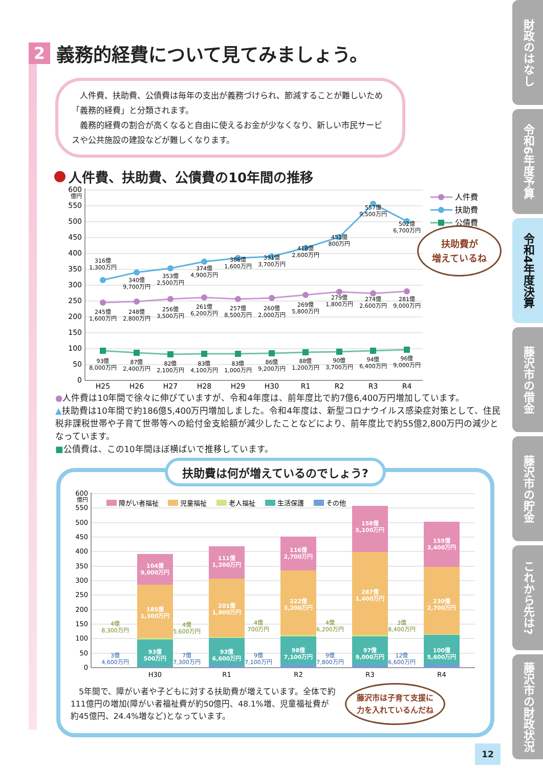2 義務的経費について見てみましょう。
　人件費、扶助費、公債費は毎年の支出が義務づけられ、節減することが難しいため「義務的経費」と分類されます。
　義務的経費の割合が高くなると自由に使えるお金が少なくなり、新しい市民サービスや公共施設の建設などが難しくなります。
人件費、扶助費、公債費の10年間の推移
600
億円
550
500
450
400
350
300
250
200
150
100
50
0
316億
1,300万円
340億
9,700万円
353億
2,500万円
374億
4,900万円
386億
1,600万円
391億
3,700万円
418億
2,600万円
451億
800万円
557億
9,500万円
502億
6,700万円
245億
1,600万円
248億
2,800万円
256億
3,500万円
261億
6,200万円
257億
8,500万円
260億
2,000万円
269億
5,800万円
279億
1,800万円
274億
2,600万円
281億
9,000万円
93億
8,000万円
87億
2,400万円
82億
2,100万円
83億
4,100万円
83億
1,000万円
86億
9,200万円
88億
1,200万円
90億
3,700万円
94億
6,400万円
96億
9,000万円
H25
H26
H27
H28
H29
H30
R1
R2
R3
R4
人件費
扶助費
公債費
●人件費は10年間で徐々に伸びていますが、令和4年度は、前年度比で約7億6,400万円増加しています。
▲扶助費は10年間で約186億5,400万円増加しました。令和4年度は、新型コロナウイルス感染症対策として、住民税非課税世帯や子育て世帯等への給付金支給額が減少したことなどにより、前年度比で約55億2,800万円の減少となっています。
■公債費は、この10年間ほぼ横ばいで推移しています。
扶助費は何が増えているのでしょう?
600
億円
550
500
450
400
350
300
250
200
150
100
50
0
障がい者福祉
児童福祉
老人福祉
生活保護
その他
104億
9,000万円
185億
1,300万円
93億
500万円
111億
1,200万円
201億
1,900万円
93億
6,600万円
116億
2,700万円
222億
3,200万円
98億
7,100万円
158億
5,100万円
287億
1,400万円
97億
9,000万円
155億
3,400万円
230億
2,700万円
100億
5,600万円
4億
8,300万円
4億
5,600万円
4億
700万円
4億
6,200万円
3億
8,400万円
3億
4,600万円
7億
7,300万円
9億
7,100万円
9億
7,800万円
12億
6,600万円
H30
R1
R2
R3
R4
　5年間で、障がい者や子どもに対する扶助費が増えています。全体で約111億円の増加(障がい者福祉費が約50億円、48.1%増、児童福祉費が約45億円、24.4%増など)となっています。
藤沢市は子育て支援に
力を入れているんだね
扶助費が
増えているね
財政のはなし
令和6年度予算
令和4年度決算
藤沢市の借金
藤沢市の貯金
これから先は?
藤沢市の財政状況
12